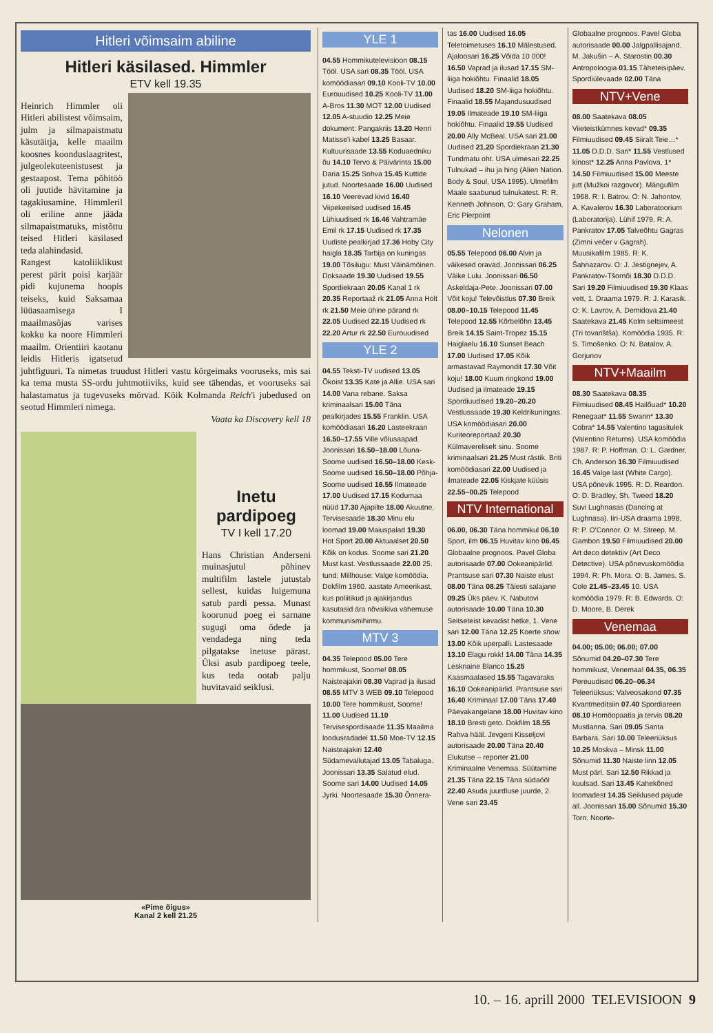Hitleri võimsaim abiline
Hitleri käsilased. Himmler
ETV kell 19.35
Heinrich Himmler oli Hitleri abilistest võimsaim, julm ja silmapaistmatu käsutäitja, kelle maailm koosnes koonduslaagritest, julgeolekuteenistusest ja gestaapost. Tema põhitöö oli juutide hävitamine ja tagakiusamine. Himmleril oli eriline anne jääda silmapaistmatuks, mistõttu teised Hitleri käsilased teda alahindasid.
Rangest katoliiklikust perest pärit poisi karjäär pidi kujunema hoopis teiseks, kuid Saksamaa lüüasaamisega I maailmasõjas varises kokku ka noore Himmleri maailm. Orientiiri kaotanu leidis Hitleris igatsetud juhtfiguuri. Ta nimetas truudust Hitleri vastu kõrgeimaks vooruseks, mis sai ka tema musta SS-ordu juhtmotiiviks, kuid see tähendas, et vooruseks sai halastamatus ja tugevuseks mõrvad. Kõik Kolmanda Reich'i jubedused on seotud Himmleri nimega.
Vaata ka Discovery kell 18
Inetu pardipoeg
TV I kell 17.20
Hans Christian Anderseni muinasjutul põhinev multifilm lastele jutustab sellest, kuidas luigemuna satub pardi pessa. Munast koorunud poeg ei sarnane sugugi oma õdede ja vendadega ning teda pilgatakse inetuse pärast. Üksi asub pardipoeg teele, kus teda ootab palju huvitavaid seiklusi.
«Pime õigus»
Kanal 2 kell 21.25
YLE 1
04.55 Hommikutelevisioon 08.15 Tööl. USA sari 08.35 Tööl. USA komöödiasari 09.10 Kooli-TV 10.00 Eurouudised 10.25 Kooli-TV 11.00 A-Bros 11.30 MOT 12.00 Uudised 12.05 A-stuudio 12.25 Meie dokument: Pangakriis 13.20 Henri Matisse'i kabel 13.25 Basaar. Kultuurisaade 13.55 Koduaedniku õu 14.10 Tervo & Päivärinta 15.00 Daria 15.25 Sohva 15.45 Kuttide jutud. Noortesaade 16.00 Uudised 16.10 Veerevad kivid 16.40 Viipekeelsed uudised 16.45 Lühiuudised rk 16.46 Vahtramäe Emil rk 17.15 Uudised rk 17.35 Uudiste pealkirjad 17.36 Hoby City haigla 18.35 Tarbija on kuningas 19.00 Tõsilugu: Must Väinämöinen. Doksaade 19.30 Uudised 19.55 Spordiekraan 20.05 Kanal 1 rk 20.35 Reportaaž rk 21.05 Anna Holt rk 21.50 Meie ühine pärand rk 22.05 Uudised 22.15 Uudised rk 22.20 Artur rk 22.50 Eurouudised
YLE 2
04.55 Teksti-TV uudised 13.05 Õkoist 13.35 Kate ja Allie. USA sari 14.00 Vana rebane. Saksa kriminaalsari 15.00 Täna pealkirjades 15.55 Franklin. USA komöödiasari 16.20 Lasteekraan 16.50–17.55 Ville võlusaapad. Joonissari 16.50–18.00 Lõuna-Soome uudised 16.50–18.00 Kesk-Soome uudised 16.50–18.00 Põhja-Soome uudised 16.55 Ilmateade 17.00 Uudised 17.15 Kodumaa nüüd 17.30 Ajapilte 18.00 Akuutne. Tervisesaade 18.30 Minu elu loomad 19.00 Maiuspalad 19.30 Hot Sport 20.00 Aktuaalset 20.50 Kõik on kodus. Soome sari 21.20 Must kast. Vestlussaade 22.00 25. tund: Millhouse: Valge komöödia. Dokfilm 1960. aastate Ameerikast, kus poliitikud ja ajakirjandus kasutasid ära nõvaikiva vähemuse kommunismihirmu.
MTV 3
04.35 Telepood 05.00 Tere hommikust, Soome! 08.05 Naisteajakiri 08.30 Vaprad ja ilusad 08.55 MTV 3 WEB 09.10 Telepood 10.00 Tere hommikust, Soome! 11.00 Uudised 11.10 Tervisespordisaade 11.35 Maailma loodusradadel 11.50 Moe-TV 12.15 Naisteajakiri 12.40 Südamevallutajad 13.05 Tabaluga. Joonissari 13.35 Salatud elud. Soome sari 14.00 Uudised 14.05 Jyrki. Noortesaade 15.30 Õnnera-
tas 16.00 Uudised 16.05 Teletoimetuses 16.10 Mälestused. Ajaloosari 16.25 Võida 10 000! 16.50 Vaprad ja ilusad 17.15 SM-liiga hokiõhtu. Finaalid 18.05 Uudised 18.20 SM-liiga hokiõhtu. Finaalid 18.55 Majandusuudised 19.05 Ilmateade 19.10 SM-liiga hokiõhtu. Finaalid 19.55 Uudised 20.00 Ally McBeal. USA sari 21.00 Uudised 21.20 Spordiekraan 21.30 Tundmatu oht. USA ulmesari 22.25 Tulnukad – ihu ja hing (Alien Nation. Body & Soul, USA 1995). Ulmefilm Maale saabunud tulnukatest. R: R. Kenneth Johnson. O: Gary Graham, Eric Pierpoint
Nelonen
05.55 Telepood 06.00 Alvin ja väikesed oravad. Joonissari 06.25 Väike Lulu. Joonissari 06.50 Askeldaja-Pete. Joonissari 07.00 Võit koju! Televõistlus 07.30 Breik 08.00–10.15 Telepood 11.45 Telepood 12.55 Kõrbelõhn 13.45 Breik 14.15 Saint-Tropez 15.15 Haiglaelu 16.10 Sunset Beach 17.00 Uudised 17.05 Kõik armastavad Raymondit 17.30 Võit koju! 18.00 Kuum ringkond 19.00 Uudised ja ilmateade 19.15 Spordiuudised 19.20–20.20 Vestlussaade 19.30 Keldrikuningas. USA komöödiasari 20.00 Kuriteoreportaaž 20.30 Külmavereliselt sinu. Soome kriminaalsari 21.25 Must rästik. Briti komöödiasari 22.00 Uudised ja ilmateade 22.05 Kiskjate küüsis 22.55–00.25 Telepood
NTV International
06.00, 06.30 Täna hommikul 06.10 Sport, ilm 06.15 Huvitav kino 06.45 Globaalne prognoos. Pavel Globa autorisaade 07.00 Ookeanipärlid. Prantsuse sari 07.30 Naiste elust 08.00 Täna 08.25 Täiesti salajane 09.25 Üks päev. K. Nabutovi autorisaade 10.00 Täna 10.30 Seitseteist kevadist hetke, 1. Vene sari 12.00 Täna 12.25 Koerte show 13.00 Kõik uperpalli. Lastesaade 13.10 Elagu rokk! 14.00 Täna 14.35 Lesknaine Blanco 15.25 Kaasmaalased 15.55 Tagavaraks 16.10 Ookeanipärlid. Prantsuse sari 16.40 Kriminaal 17.00 Täna 17.40 Päevakangelane 18.00 Huvitav kino 18.10 Bresti geto. Dokfilm 18.55 Rahva hääl. Jevgeni Kisseljovi autorisaade 20.00 Täna 20.40 Elukutse – reporter 21.00 Kriminaalne Venemaa. Süütamine 21.35 Täna 22.15 Täna südaööl 22.40 Asuda juurdluse juurde, 2. Vene sari 23.45
Globaalne prognoos. Pavel Globa autorisaade 00.00 Jalgpallisajand. M. Jakušin – A. Starostin 00.30 Antropoloogia 01.15 Täheteisipäev. Spordiülevaade 02.00 Täna
NTV+Vene
08.00 Saatekava 08.05 Viieteistkümnes kevad* 09.35 Filmiuudised 09.45 Siiralt Teie…* 11.05 D.D.D. Sari* 11.55 Vestlused kinost* 12.25 Anna Pavlova, 1* 14.50 Filmiuudised 15.00 Meeste jutt (Mužkoi razgovor). Mängufilm 1968. R: I. Batrov. O: N. Jahontov, A. Kavalerov 16.30 Laboratoorium (Laboratorija). Lühif 1979. R: A. Pankratov 17.05 Talveõhtu Gagras (Zimni večer v Gagrah). Muusikafilm 1985. R: K. Šahnazarov. O: J. Jestignejev, A. Pankratov-Tšornõi 18.30 D.D.D. Sari 19.20 Filmiuudised 19.30 Klaas vett, 1. Draama 1979. R: J. Karasik. O: K. Lavrov, A. Demidova 21.40 Saatekava 21.45 Kolm seltsimeest (Tri tovarištša). Komöödia 1935. R: S. Timošenko. O: N. Batalov, A. Gorjunov
NTV+Maailm
08.30 Saatekava 08.35 Filmiuudised 08.45 Hailõuad* 10.20 Renegaat* 11.55 Swann* 13.30 Cobra* 14.55 Valentino tagasitulek (Valentino Returns). USA komöödia 1987. R: P. Hoffman. O: L. Gardner, Ch. Anderson 16.30 Filmiuudised 16.45 Valge last (White Cargo). USA põnevik 1995. R: D. Reardon. O: D. Bradley, Sh. Tweed 18.20 Suvi Lughnasas (Dancing at Lughnasa). Iiri-USA draama 1998. R: P. O'Connor. O: M. Streep, M. Gambon 19.50 Filmiuudised 20.00 Art deco detektiiv (Art Deco Detective). USA põnevuskomöödia 1994. R: Ph. Mora. O: B. James, S. Cole 21.45–23.45 10. USA komöödia 1979. R: B. Edwards. O: D. Moore, B. Derek
Venemaa
04.00; 05.00; 06.00; 07.00 Sõnumid 04.20–07.30 Tere hommikust, Venemaa! 04.35, 06.35 Pereuudised 06.20–06.34 Teleeriüksus: Valveosakond 07.35 Kvantmeditsiin 07.40 Spordiareen 08.10 Homöopaatia ja tervis 08.20 Mustlanna. Sari 09.05 Santa Barbara. Sari 10.00 Teleeriüksus 10.25 Moskva – Minsk 11.00 Sõnumid 11.30 Naiste linn 12.05 Must pärl. Sari 12.50 Rikkad ja kuulsad. Sari 13.45 Kahekõned loomadest 14.35 Seiklused pajude all. Joonissari 15.00 Sõnumid 15.30 Torn. Noorte-
10. – 16. aprill 2000 TELEVISIOON 9